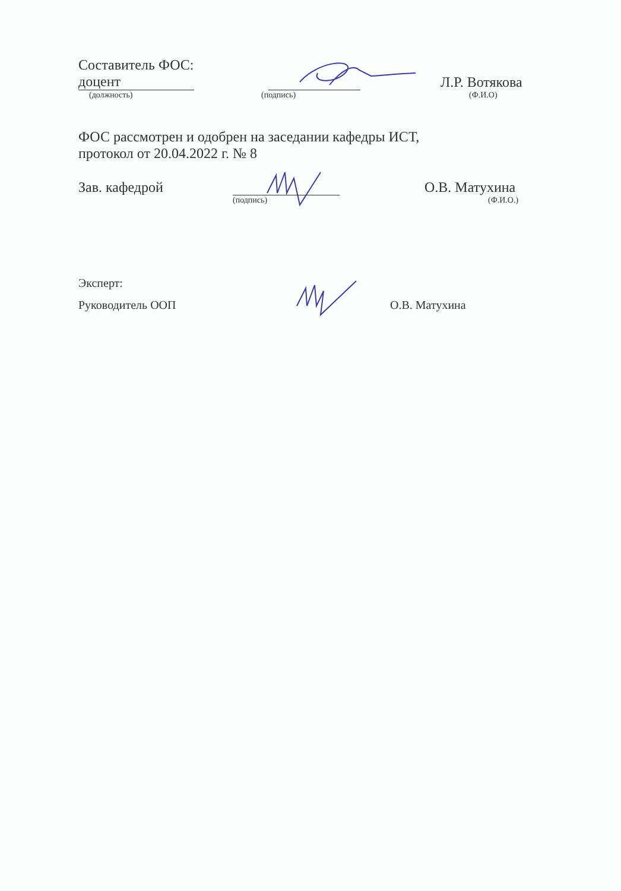Составитель ФОС:
доцент Л.Р. Вотякова
(должность) (подпись) (Ф.И.О)
ФОС рассмотрен и одобрен на заседании кафедры ИСТ,
протокол от 20.04.2022 г. № 8
Зав. кафедрой О.В. Матухина
(подпись) (Ф.И.О.)
Эксперт:
Руководитель ООП О.В. Матухина